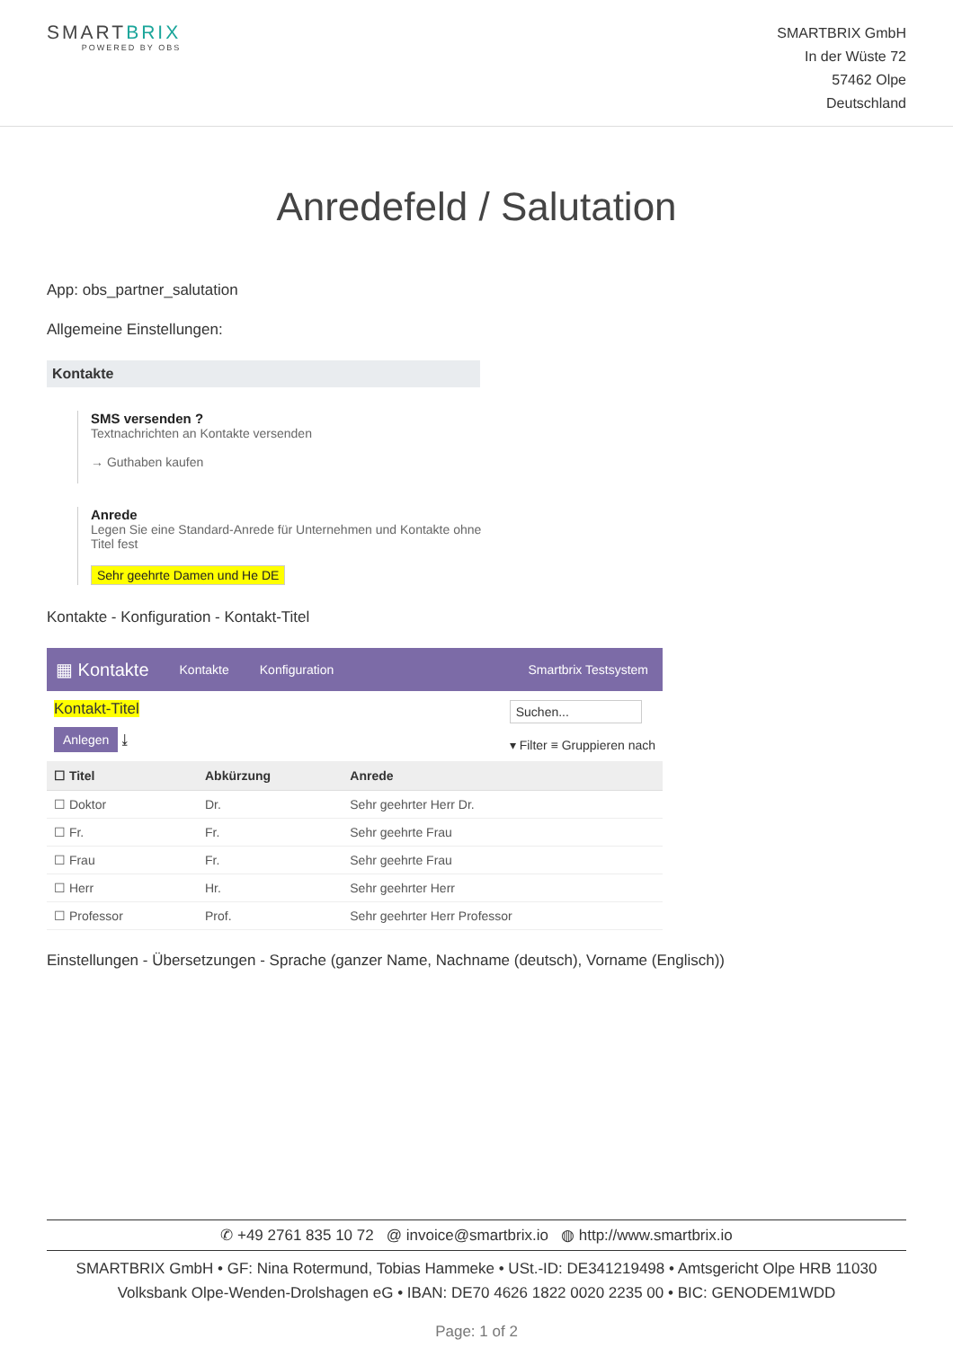SMARTBRIX
POWERED BY OBS
SMARTBRIX GmbH
In der Wüste 72
57462 Olpe
Deutschland
Anredefeld / Salutation
App: obs_partner_salutation
Allgemeine Einstellungen:
Kontakte
SMS versenden ?
Textnachrichten an Kontakte versenden
→ Guthaben kaufen
Anrede
Legen Sie eine Standard-Anrede für Unternehmen und Kontakte ohne Titel fest
Sehr geehrte Damen und He DE
Kontakte - Konfiguration - Kontakt-Titel
▦ Kontakte Kontakte Konfiguration Smartbrix Testsystem
Kontakt-Titel
Anlegen ⤓
Suchen...
▾ Filter ≡ Gruppieren nach
| ☐ Titel | Abkürzung | Anrede |
| --- | --- | --- |
| ☐ Doktor | Dr. | Sehr geehrter Herr Dr. |
| ☐ Fr. | Fr. | Sehr geehrte Frau |
| ☐ Frau | Fr. | Sehr geehrte Frau |
| ☐ Herr | Hr. | Sehr geehrter Herr |
| ☐ Professor | Prof. | Sehr geehrter Herr Professor |
Einstellungen - Übersetzungen - Sprache (ganzer Name, Nachname (deutsch), Vorname (Englisch))
✆ +49 2761 835 10 72 @ invoice@smartbrix.io ◍ http://www.smartbrix.io
SMARTBRIX GmbH • GF: Nina Rotermund, Tobias Hammeke • USt.-ID: DE341219498 • Amtsgericht Olpe HRB 11030
Volksbank Olpe-Wenden-Drolshagen eG • IBAN: DE70 4626 1822 0020 2235 00 • BIC: GENODEM1WDD
Page: 1 of 2